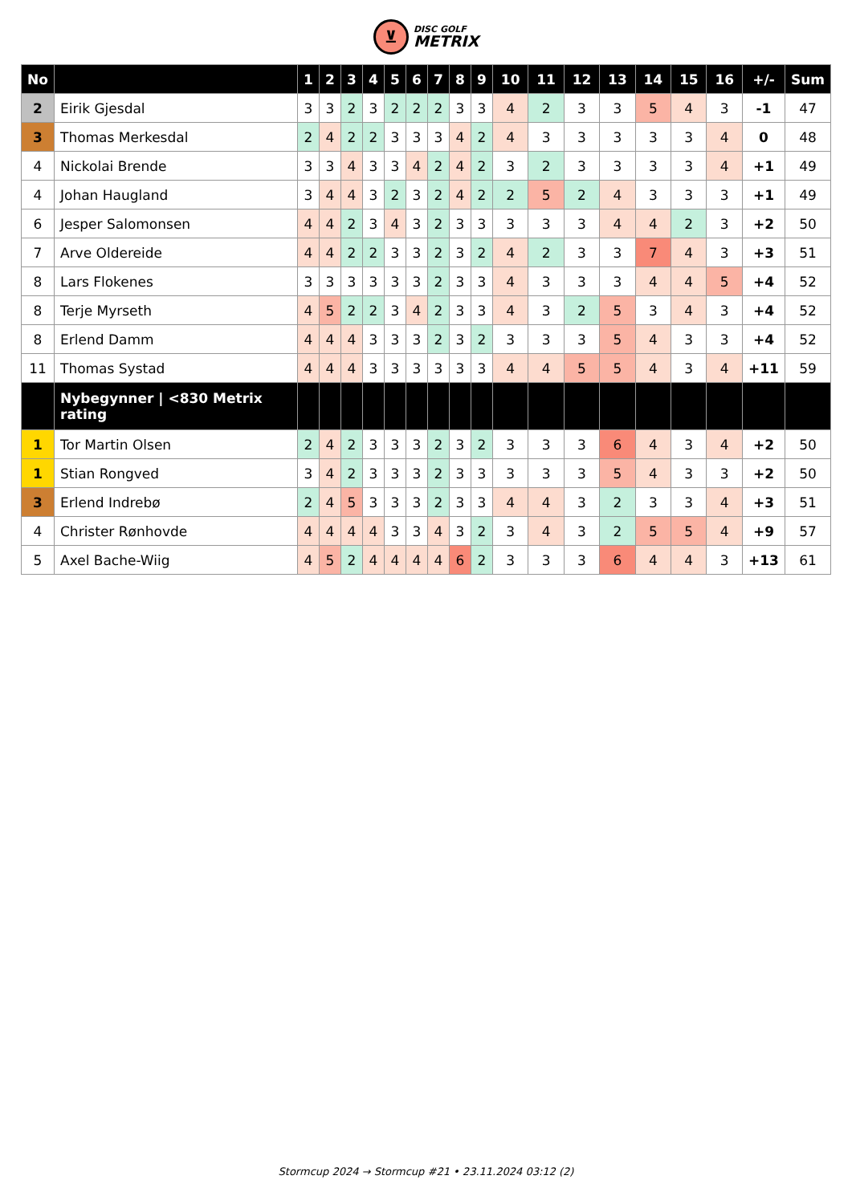⊻ DISC GOLF METRIX
| No | | 1 | 2 | 3 | 4 | 5 | 6 | 7 | 8 | 9 | 10 | 11 | 12 | 13 | 14 | 15 | 16 | +/- | Sum |
| --- | --- | --- | --- | --- | --- | --- | --- | --- | --- | --- | --- | --- | --- | --- | --- | --- | --- | --- | --- |
| 2 | Eirik Gjesdal | 3 | 3 | 2 | 3 | 2 | 2 | 2 | 3 | 3 | 4 | 2 | 3 | 3 | 5 | 4 | 3 | -1 | 47 |
| 3 | Thomas Merkesdal | 2 | 4 | 2 | 2 | 3 | 3 | 3 | 4 | 2 | 4 | 3 | 3 | 3 | 3 | 3 | 4 | 0 | 48 |
| 4 | Nickolai Brende | 3 | 3 | 4 | 3 | 3 | 4 | 2 | 4 | 2 | 3 | 2 | 3 | 3 | 3 | 3 | 4 | +1 | 49 |
| 4 | Johan Haugland | 3 | 4 | 4 | 3 | 2 | 3 | 2 | 4 | 2 | 2 | 5 | 2 | 4 | 3 | 3 | 3 | +1 | 49 |
| 6 | Jesper Salomonsen | 4 | 4 | 2 | 3 | 4 | 3 | 2 | 3 | 3 | 3 | 3 | 3 | 4 | 4 | 2 | 3 | +2 | 50 |
| 7 | Arve Oldereide | 4 | 4 | 2 | 2 | 3 | 3 | 2 | 3 | 2 | 4 | 2 | 3 | 3 | 7 | 4 | 3 | +3 | 51 |
| 8 | Lars Flokenes | 3 | 3 | 3 | 3 | 3 | 3 | 2 | 3 | 3 | 4 | 3 | 3 | 3 | 4 | 4 | 5 | +4 | 52 |
| 8 | Terje Myrseth | 4 | 5 | 2 | 2 | 3 | 4 | 2 | 3 | 3 | 4 | 3 | 2 | 5 | 3 | 4 | 3 | +4 | 52 |
| 8 | Erlend Damm | 4 | 4 | 4 | 3 | 3 | 3 | 2 | 3 | 2 | 3 | 3 | 3 | 5 | 4 | 3 | 3 | +4 | 52 |
| 11 | Thomas Systad | 4 | 4 | 4 | 3 | 3 | 3 | 3 | 3 | 3 | 4 | 4 | 5 | 5 | 4 | 3 | 4 | +11 | 59 |
| | Nybegynner / <830 Metrix rating | | | | | | | | | | | | | | | | | | |
| 1 | Tor Martin Olsen | 2 | 4 | 2 | 3 | 3 | 3 | 2 | 3 | 2 | 3 | 3 | 3 | 6 | 4 | 3 | 4 | +2 | 50 |
| 1 | Stian Rongved | 3 | 4 | 2 | 3 | 3 | 3 | 2 | 3 | 3 | 3 | 3 | 3 | 5 | 4 | 3 | 3 | +2 | 50 |
| 3 | Erlend Indrebø | 2 | 4 | 5 | 3 | 3 | 3 | 2 | 3 | 3 | 4 | 4 | 3 | 2 | 3 | 3 | 4 | +3 | 51 |
| 4 | Christer Rønhovde | 4 | 4 | 4 | 4 | 3 | 3 | 4 | 3 | 2 | 3 | 4 | 3 | 2 | 5 | 5 | 4 | +9 | 57 |
| 5 | Axel Bache-Wiig | 4 | 5 | 2 | 4 | 4 | 4 | 4 | 6 | 2 | 3 | 3 | 3 | 6 | 4 | 4 | 3 | +13 | 61 |
Stormcup 2024 → Stormcup #21 • 23.11.2024 03:12 (2)